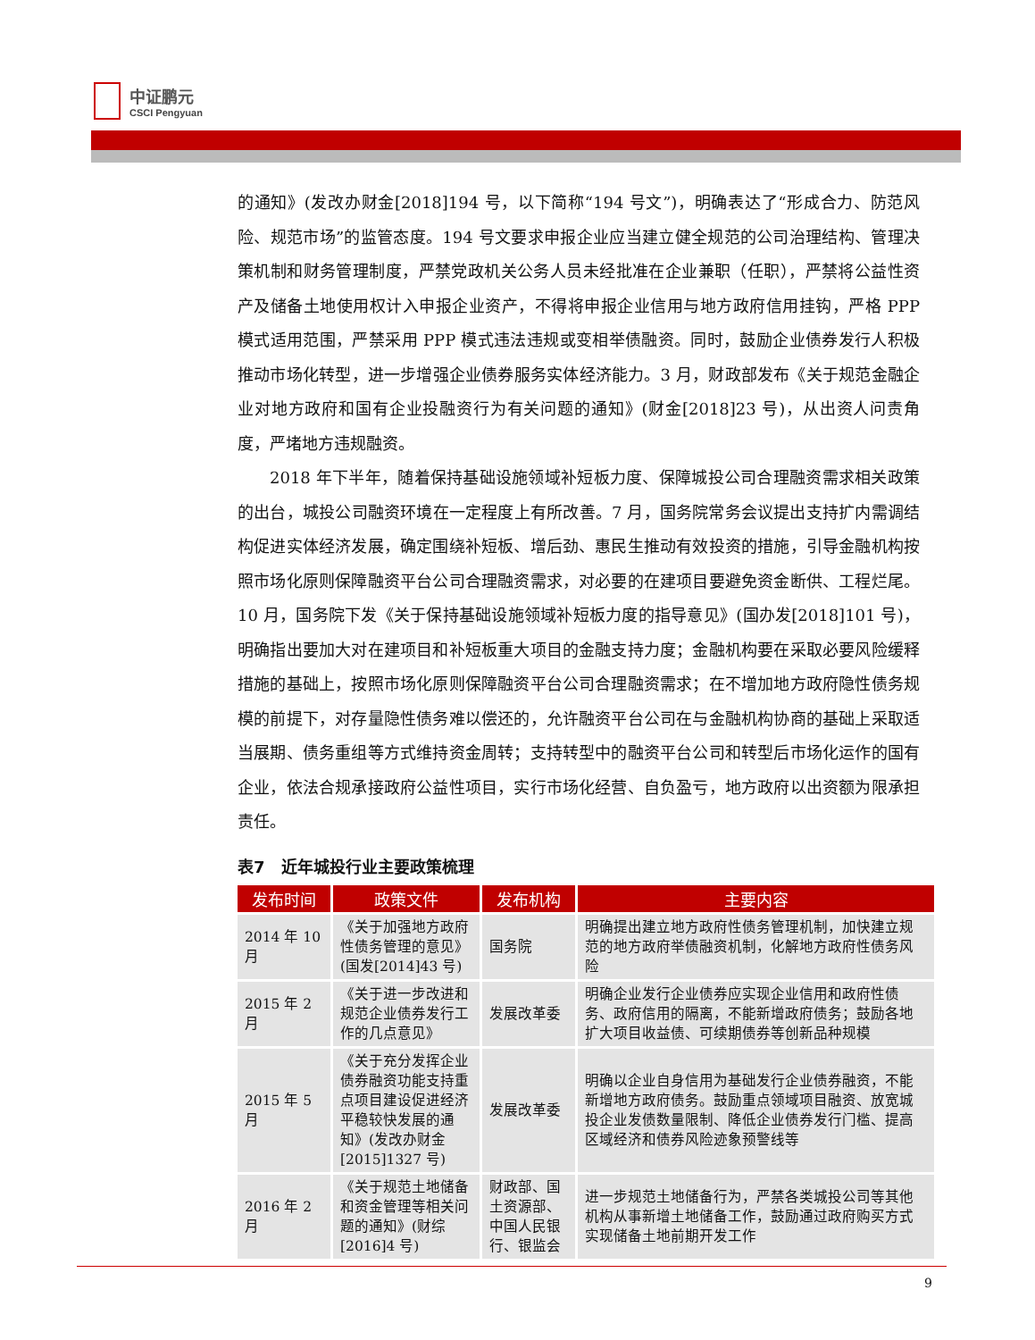中证鹏元
CSCI Pengyuan
的通知》(发改办财金[2018]194 号，以下简称“194 号文”)，明确表达了“形成合力、防范风险、规范市场”的监管态度。194 号文要求申报企业应当建立健全规范的公司治理结构、管理决策机制和财务管理制度，严禁党政机关公务人员未经批准在企业兼职（任职），严禁将公益性资产及储备土地使用权计入申报企业资产，不得将申报企业信用与地方政府信用挂钩，严格 PPP 模式适用范围，严禁采用 PPP 模式违法违规或变相举债融资。同时，鼓励企业债券发行人积极推动市场化转型，进一步增强企业债券服务实体经济能力。3 月，财政部发布《关于规范金融企业对地方政府和国有企业投融资行为有关问题的通知》(财金[2018]23 号)，从出资人问责角度，严堵地方违规融资。
2018 年下半年，随着保持基础设施领域补短板力度、保障城投公司合理融资需求相关政策的出台，城投公司融资环境在一定程度上有所改善。7 月，国务院常务会议提出支持扩内需调结构促进实体经济发展，确定围绕补短板、增后劲、惠民生推动有效投资的措施，引导金融机构按照市场化原则保障融资平台公司合理融资需求，对必要的在建项目要避免资金断供、工程烂尾。10 月，国务院下发《关于保持基础设施领域补短板力度的指导意见》(国办发[2018]101 号)，明确指出要加大对在建项目和补短板重大项目的金融支持力度；金融机构要在采取必要风险缓释措施的基础上，按照市场化原则保障融资平台公司合理融资需求；在不增加地方政府隐性债务规模的前提下，对存量隐性债务难以偿还的，允许融资平台公司在与金融机构协商的基础上采取适当展期、债务重组等方式维持资金周转；支持转型中的融资平台公司和转型后市场化运作的国有企业，依法合规承接政府公益性项目，实行市场化经营、自负盈亏，地方政府以出资额为限承担责任。
表7　近年城投行业主要政策梳理
| 发布时间 | 政策文件 | 发布机构 | 主要内容 |
| --- | --- | --- | --- |
| 2014 年 10 月 | 《关于加强地方政府性债务管理的意见》(国发[2014]43 号) | 国务院 | 明确提出建立地方政府性债务管理机制，加快建立规范的地方政府举债融资机制，化解地方政府性债务风险 |
| 2015 年 2 月 | 《关于进一步改进和规范企业债券发行工作的几点意见》 | 发展改革委 | 明确企业发行企业债券应实现企业信用和政府性债务、政府信用的隔离，不能新增政府债务；鼓励各地扩大项目收益债、可续期债券等创新品种规模 |
| 2015 年 5 月 | 《关于充分发挥企业债券融资功能支持重点项目建设促进经济平稳较快发展的通知》(发改办财金[2015]1327 号) | 发展改革委 | 明确以企业自身信用为基础发行企业债券融资，不能新增地方政府债务。鼓励重点领域项目融资、放宽城投企业发债数量限制、降低企业债券发行门槛、提高区域经济和债券风险迹象预警线等 |
| 2016 年 2 月 | 《关于规范土地储备和资金管理等相关问题的通知》(财综[2016]4 号) | 财政部、国土资源部、中国人民银行、银监会 | 进一步规范土地储备行为，严禁各类城投公司等其他机构从事新增土地储备工作，鼓励通过政府购买方式实现储备土地前期开发工作 |
9